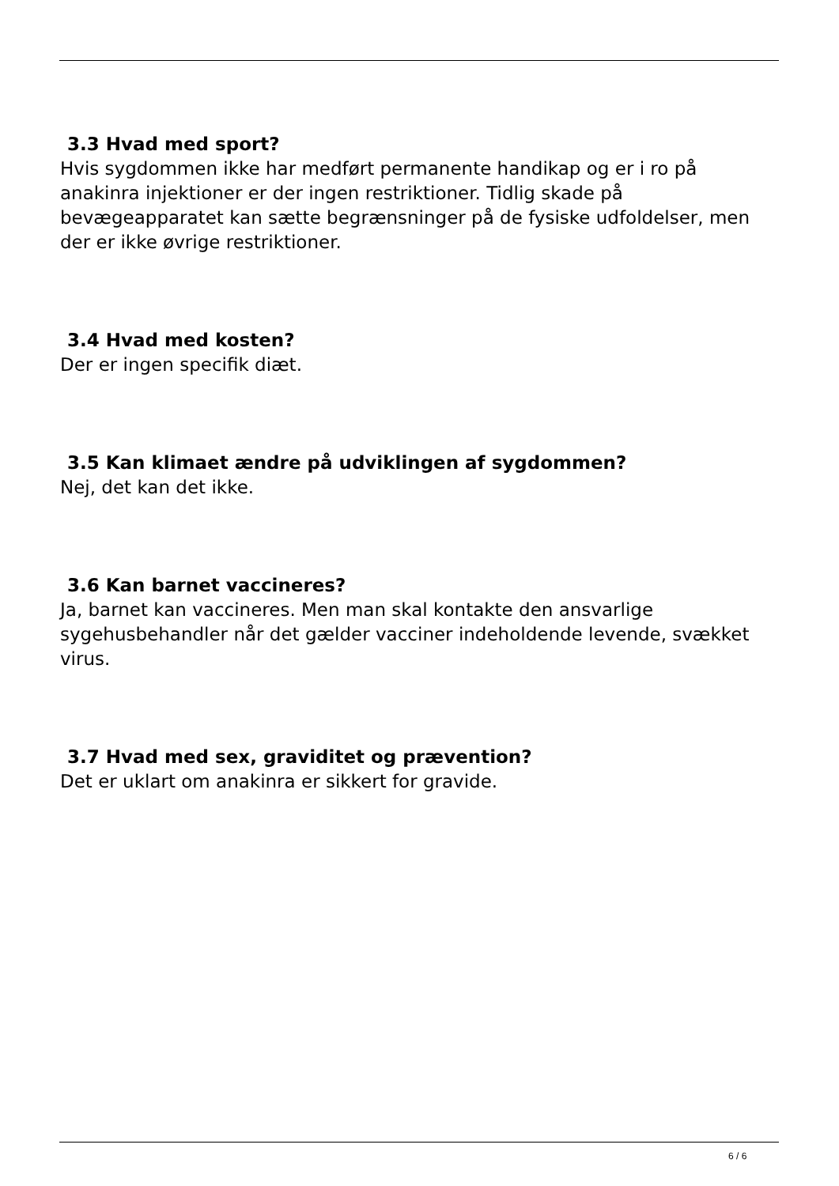3.3 Hvad med sport?
Hvis sygdommen ikke har medført permanente handikap og er i ro på anakinra injektioner er der ingen restriktioner. Tidlig skade på bevægeapparatet kan sætte begrænsninger på de fysiske udfoldelser, men der er ikke øvrige restriktioner.
3.4 Hvad med kosten?
Der er ingen specifik diæt.
3.5 Kan klimaet ændre på udviklingen af sygdommen?
Nej, det kan det ikke.
3.6 Kan barnet vaccineres?
Ja, barnet kan vaccineres. Men man skal kontakte den ansvarlige sygehusbehandler når det gælder vacciner indeholdende levende, svækket virus.
3.7 Hvad med sex, graviditet og prævention?
Det er uklart om anakinra er sikkert for gravide.
6 / 6